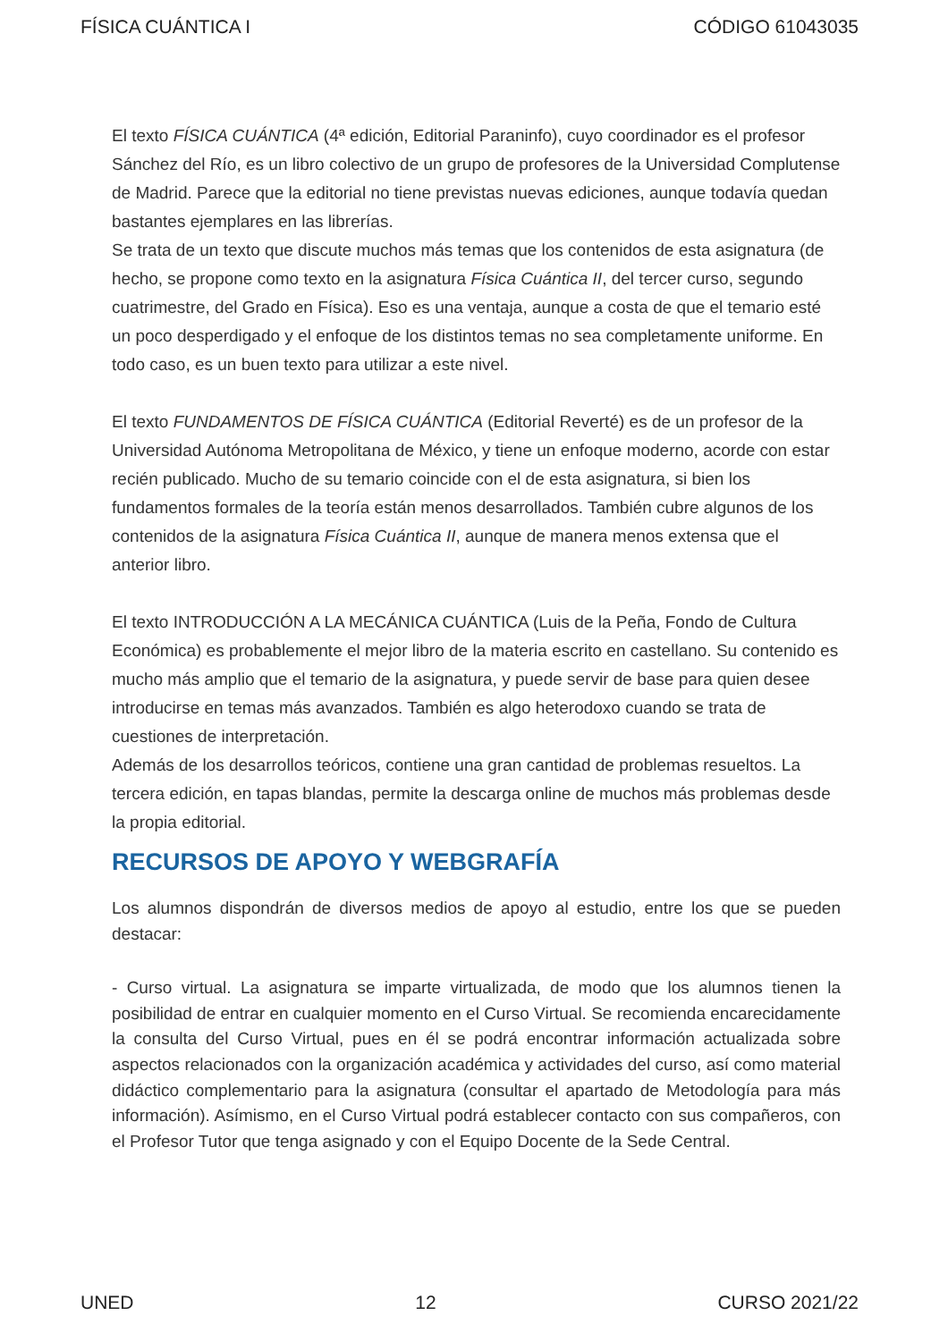FÍSICA CUÁNTICA I CÓDIGO 61043035
El texto FÍSICA CUÁNTICA (4ª edición, Editorial Paraninfo), cuyo coordinador es el profesor Sánchez del Río, es un libro colectivo de un grupo de profesores de la Universidad Complutense de Madrid. Parece que la editorial no tiene previstas nuevas ediciones, aunque todavía quedan bastantes ejemplares en las librerías.
Se trata de un texto que discute muchos más temas que los contenidos de esta asignatura (de hecho, se propone como texto en la asignatura Física Cuántica II, del tercer curso, segundo cuatrimestre, del Grado en Física). Eso es una ventaja, aunque a costa de que el temario esté un poco desperdigado y el enfoque de los distintos temas no sea completamente uniforme. En todo caso, es un buen texto para utilizar a este nivel.
El texto FUNDAMENTOS DE FÍSICA CUÁNTICA (Editorial Reverté) es de un profesor de la Universidad Autónoma Metropolitana de México, y tiene un enfoque moderno, acorde con estar recién publicado. Mucho de su temario coincide con el de esta asignatura, si bien los fundamentos formales de la teoría están menos desarrollados. También cubre algunos de los contenidos de la asignatura Física Cuántica II, aunque de manera menos extensa que el anterior libro.
El texto INTRODUCCIÓN A LA MECÁNICA CUÁNTICA (Luis de la Peña, Fondo de Cultura Económica) es probablemente el mejor libro de la materia escrito en castellano. Su contenido es mucho más amplio que el temario de la asignatura, y puede servir de base para quien desee introducirse en temas más avanzados. También es algo heterodoxo cuando se trata de cuestiones de interpretación.
Además de los desarrollos teóricos, contiene una gran cantidad de problemas resueltos. La tercera edición, en tapas blandas, permite la descarga online de muchos más problemas desde la propia editorial.
RECURSOS DE APOYO Y WEBGRAFÍA
Los alumnos dispondrán de diversos medios de apoyo al estudio, entre los que se pueden destacar:
- Curso virtual. La asignatura se imparte virtualizada, de modo que los alumnos tienen la posibilidad de entrar en cualquier momento en el Curso Virtual. Se recomienda encarecidamente la consulta del Curso Virtual, pues en él se podrá encontrar información actualizada sobre aspectos relacionados con la organización académica y actividades del curso, así como material didáctico complementario para la asignatura (consultar el apartado de Metodología para más información). Asímismo, en el Curso Virtual podrá establecer contacto con sus compañeros, con el Profesor Tutor que tenga asignado y con el Equipo Docente de la Sede Central.
UNED 12 CURSO 2021/22